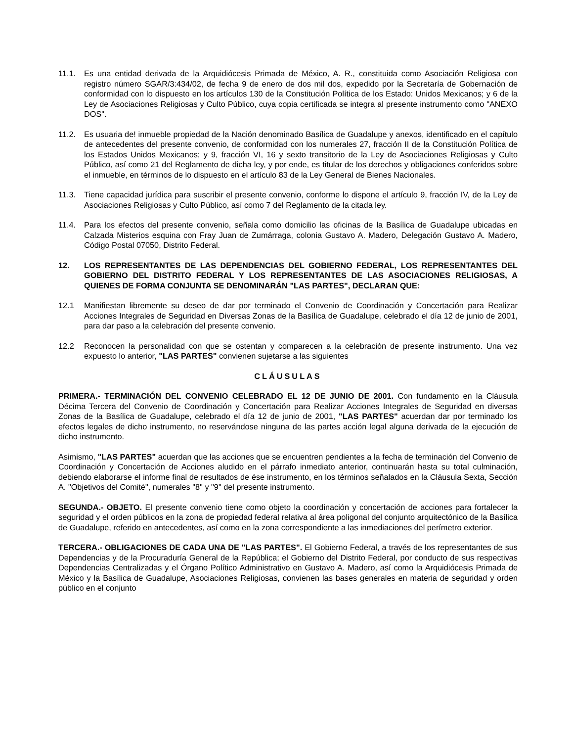11.1. Es una entidad derivada de la Arquidiócesis Primada de México, A. R., constituida como Asociación Religiosa con registro número SGAR/3:434/02, de fecha 9 de enero de dos mil dos, expedido por la Secretaría de Gobernación de conformidad con lo dispuesto en los artículos 130 de la Constitución Política de los Estado: Unidos Mexicanos; y 6 de la Ley de Asociaciones Religiosas y Culto Público, cuya copia certificada se integra al presente instrumento como "ANEXO DOS".
11.2. Es usuaria de! inmueble propiedad de la Nación denominado Basílica de Guadalupe y anexos, identificado en el capítulo de antecedentes del presente convenio, de conformidad con los numerales 27, fracción II de la Constitución Política de los Estados Unidos Mexicanos; y 9, fracción VI, 16 y sexto transitorio de la Ley de Asociaciones Religiosas y Culto Público, así como 21 del Reglamento de dicha ley, y por ende, es titular de los derechos y obligaciones conferidos sobre el inmueble, en términos de lo dispuesto en el artículo 83 de la Ley General de Bienes Nacionales.
11.3. Tiene capacidad jurídica para suscribir el presente convenio, conforme lo dispone el artículo 9, fracción IV, de la Ley de Asociaciones Religiosas y Culto Público, así como 7 del Reglamento de la citada ley.
11.4. Para los efectos del presente convenio, señala como domicilio las oficinas de la Basílica de Guadalupe ubicadas en Calzada Misterios esquina con Fray Juan de Zumárraga, colonia Gustavo A. Madero, Delegación Gustavo A. Madero, Código Postal 07050, Distrito Federal.
12. LOS REPRESENTANTES DE LAS DEPENDENCIAS DEL GOBIERNO FEDERAL, LOS REPRESENTANTES DEL GOBIERNO DEL DISTRITO FEDERAL Y LOS REPRESENTANTES DE LAS ASOCIACIONES RELIGIOSAS, A QUIENES DE FORMA CONJUNTA SE DENOMINARÁN "LAS PARTES", DECLARAN QUE:
12.1 Manifiestan libremente su deseo de dar por terminado el Convenio de Coordinación y Concertación para Realizar Acciones Integrales de Seguridad en Diversas Zonas de la Basílica de Guadalupe, celebrado el día 12 de junio de 2001, para dar paso a la celebración del presente convenio.
12.2 Reconocen la personalidad con que se ostentan y comparecen a la celebración de presente instrumento. Una vez expuesto lo anterior, "LAS PARTES" convienen sujetarse a las siguientes
CLÁUSULAS
PRIMERA.- TERMINACIÓN DEL CONVENIO CELEBRADO EL 12 DE JUNIO DE 2001. Con fundamento en la Cláusula Décima Tercera del Convenio de Coordinación y Concertación para Realizar Acciones Integrales de Seguridad en diversas Zonas de la Basílica de Guadalupe, celebrado el día 12 de junio de 2001, "LAS PARTES" acuerdan dar por terminado los efectos legales de dicho instrumento, no reservándose ninguna de las partes acción legal alguna derivada de la ejecución de dicho instrumento.
Asimismo, "LAS PARTES" acuerdan que las acciones que se encuentren pendientes a la fecha de terminación del Convenio de Coordinación y Concertación de Acciones aludido en el párrafo inmediato anterior, continuarán hasta su total culminación, debiendo elaborarse el informe final de resultados de ése instrumento, en los términos señalados en la Cláusula Sexta, Sección A. "Objetivos del Comité", numerales "8" y "9" del presente instrumento.
SEGUNDA.- OBJETO. El presente convenio tiene como objeto la coordinación y concertación de acciones para fortalecer la seguridad y el orden públicos en la zona de propiedad federal relativa al área poligonal del conjunto arquitectónico de la Basílica de Guadalupe, referido en antecedentes, así como en la zona correspondiente a las inmediaciones del perímetro exterior.
TERCERA.- OBLIGACIONES DE CADA UNA DE "LAS PARTES". El Gobierno Federal, a través de los representantes de sus Dependencias y de la Procuraduría General de la República; el Gobierno del Distrito Federal, por conducto de sus respectivas Dependencias Centralizadas y el Órgano Político Administrativo en Gustavo A. Madero, así como la Arquidiócesis Primada de México y la Basílica de Guadalupe, Asociaciones Religiosas, convienen las bases generales en materia de seguridad y orden público en el conjunto